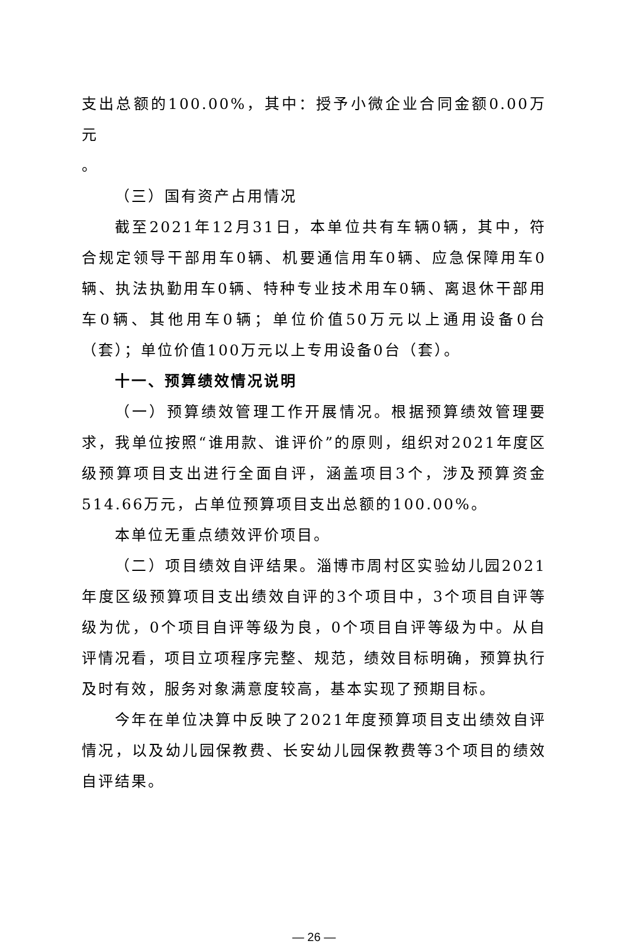支出总额的100.00%，其中：授予小微企业合同金额0.00万元
。
（三）国有资产占用情况
截至2021年12月31日，本单位共有车辆0辆，其中，符合规定领导干部用车0辆、机要通信用车0辆、应急保障用车0辆、执法执勤用车0辆、特种专业技术用车0辆、离退休干部用车0辆、其他用车0辆；单位价值50万元以上通用设备0台（套）；单位价值100万元以上专用设备0台（套）。
十一、预算绩效情况说明
（一）预算绩效管理工作开展情况。根据预算绩效管理要求，我单位按照“谁用款、谁评价”的原则，组织对2021年度区级预算项目支出进行全面自评，涵盖项目3个，涉及预算资金514.66万元，占单位预算项目支出总额的100.00%。
本单位无重点绩效评价项目。
（二）项目绩效自评结果。淄博市周村区实验幼儿园2021年度区级预算项目支出绩效自评的3个项目中，3个项目自评等级为优，0个项目自评等级为良，0个项目自评等级为中。从自评情况看，项目立项程序完整、规范，绩效目标明确，预算执行及时有效，服务对象满意度较高，基本实现了预期目标。
今年在单位决算中反映了2021年度预算项目支出绩效自评情况，以及幼儿园保教费、长安幼儿园保教费等3个项目的绩效自评结果。
— 26 —